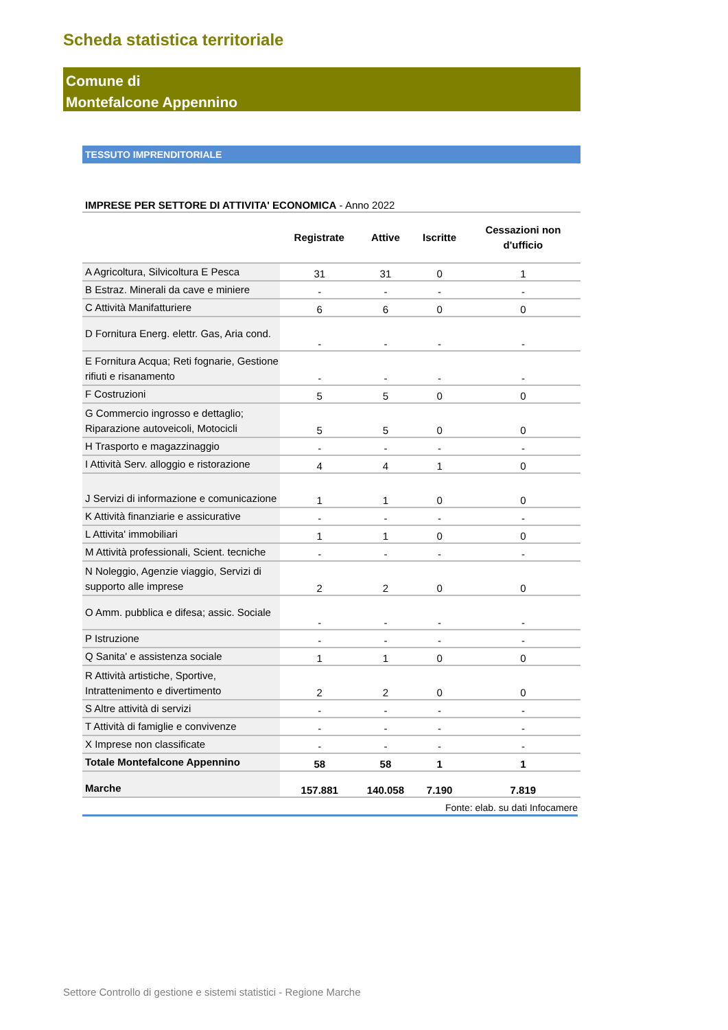Scheda statistica territoriale
Comune di
Montefalcone Appennino
TESSUTO IMPRENDITORIALE
IMPRESE PER SETTORE DI ATTIVITA' ECONOMICA - Anno 2022
| | Registrate | Attive | Iscritte | Cessazioni non d'ufficio |
| --- | --- | --- | --- | --- |
| A Agricoltura, Silvicoltura E Pesca | 31 | 31 | 0 | 1 |
| B Estraz. Minerali da cave e miniere | - | - | - | - |
| C Attività Manifatturiere | 6 | 6 | 0 | 0 |
| D Fornitura Energ. elettr. Gas, Aria cond. | - | - | - | - |
| E Fornitura Acqua; Reti fognarie, Gestione rifiuti e risanamento | - | - | - | - |
| F Costruzioni | 5 | 5 | 0 | 0 |
| G Commercio ingrosso e dettaglio; Riparazione autoveicoli, Motocicli | 5 | 5 | 0 | 0 |
| H Trasporto e magazzinaggio | - | - | - | - |
| I Attività Serv. alloggio e ristorazione | 4 | 4 | 1 | 0 |
| J Servizi di informazione e comunicazione | 1 | 1 | 0 | 0 |
| K Attività finanziarie e assicurative | - | - | - | - |
| L Attivita' immobiliari | 1 | 1 | 0 | 0 |
| M Attività professionali, Scient. tecniche | - | - | - | - |
| N Noleggio, Agenzie viaggio, Servizi di supporto alle imprese | 2 | 2 | 0 | 0 |
| O Amm. pubblica e difesa; assic. Sociale | - | - | - | - |
| P Istruzione | - | - | - | - |
| Q Sanita' e assistenza sociale | 1 | 1 | 0 | 0 |
| R Attività artistiche, Sportive, Intrattenimento e divertimento | 2 | 2 | 0 | 0 |
| S Altre attività di servizi | - | - | - | - |
| T Attività di famiglie e convivenze | - | - | - | - |
| X Imprese non classificate | - | - | - | - |
| Totale Montefalcone Appennino | 58 | 58 | 1 | 1 |
| Marche | 157.881 | 140.058 | 7.190 | 7.819 |
Fonte: elab. su dati Infocamere
Settore Controllo di gestione e sistemi statistici - Regione Marche